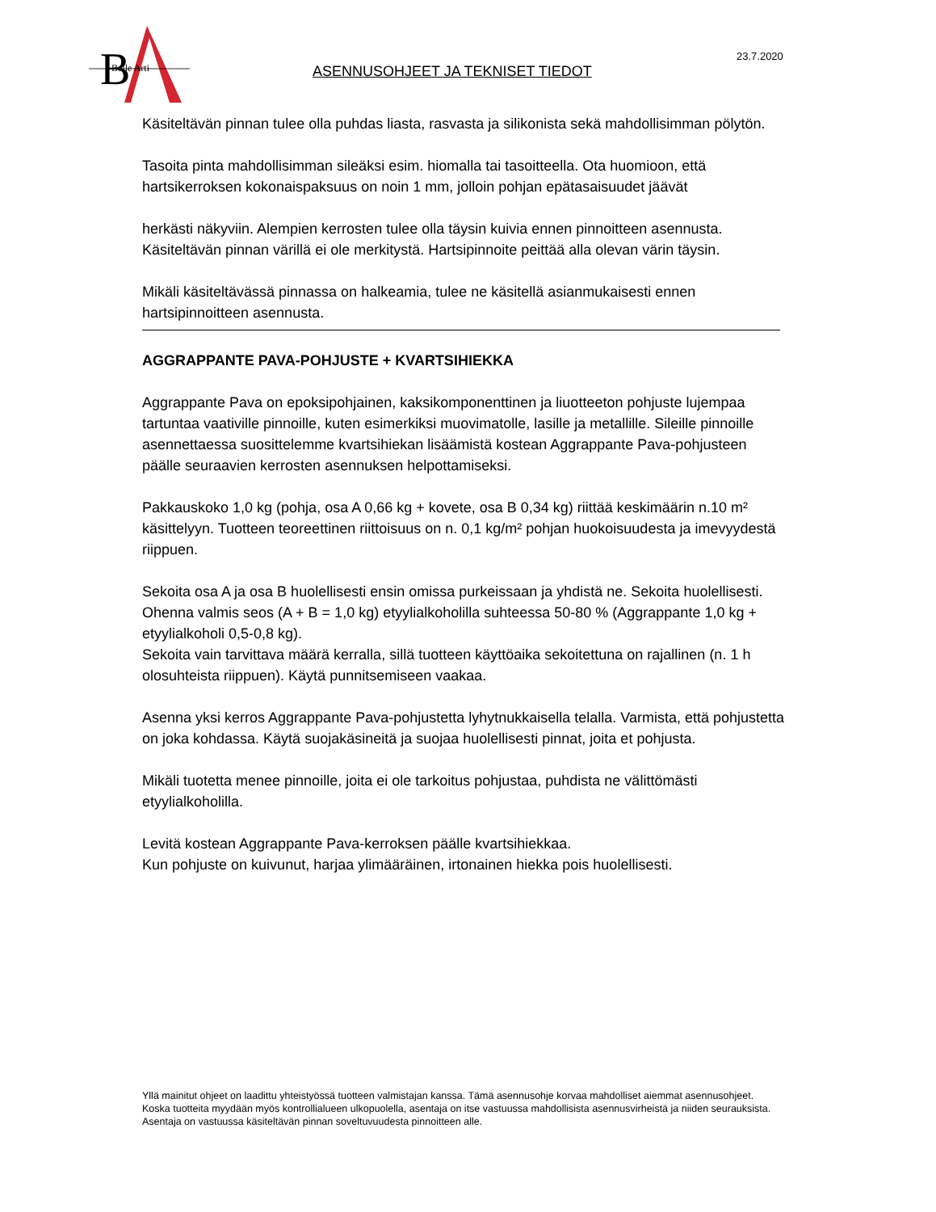B
Belle Arti
ASENNUSOHJEET JA TEKNISET TIEDOT
23.7.2020
Käsiteltävän pinnan tulee olla puhdas liasta, rasvasta ja silikonista sekä mahdollisimman pölytön.
Tasoita pinta mahdollisimman sileäksi esim. hiomalla tai tasoitteella. Ota huomioon, että hartsikerroksen kokonaispaksuus on noin 1 mm, jolloin pohjan epätasaisuudet jäävät
herkästi näkyviin. Alempien kerrosten tulee olla täysin kuivia ennen pinnoitteen asennusta. Käsiteltävän pinnan värillä ei ole merkitystä. Hartsipinnoite peittää alla olevan värin täysin.
Mikäli käsiteltävässä pinnassa on halkeamia, tulee ne käsitellä asianmukaisesti ennen hartsipinnoitteen asennusta.
AGGRAPPANTE PAVA-POHJUSTE + KVARTSIHIEKKA
Aggrappante Pava on epoksipohjainen, kaksikomponenttinen ja liuotteeton pohjuste lujempaa tartuntaa vaativille pinnoille, kuten esimerkiksi muovimatolle, lasille ja metallille. Sileille pinnoille asennettaessa suosittelemme kvartsihiekan lisäämistä kostean Aggrappante Pava-pohjusteen päälle seuraavien kerrosten asennuksen helpottamiseksi.
Pakkauskoko 1,0 kg (pohja, osa A 0,66 kg + kovete, osa B 0,34 kg) riittää keskimäärin n.10 m² käsittelyyn. Tuotteen teoreettinen riittoisuus on n. 0,1 kg/m² pohjan huokoisuudesta ja imevyydestä riippuen.
Sekoita osa A ja osa B huolellisesti ensin omissa purkeissaan ja yhdistä ne. Sekoita huolellisesti.
Ohenna valmis seos (A + B = 1,0 kg) etyylialkoholilla suhteessa 50-80 % (Aggrappante 1,0 kg + etyylialkoholi 0,5-0,8 kg).
Sekoita vain tarvittava määrä kerralla, sillä tuotteen käyttöaika sekoitettuna on rajallinen (n. 1 h olosuhteista riippuen). Käytä punnitsemiseen vaakaa.
Asenna yksi kerros Aggrappante Pava-pohjustetta lyhytnukkaisella telalla. Varmista, että pohjustetta on joka kohdassa. Käytä suojakäsineitä ja suojaa huolellisesti pinnat, joita et pohjusta.
Mikäli tuotetta menee pinnoille, joita ei ole tarkoitus pohjustaa, puhdista ne välittömästi etyylialkoholilla.
Levitä kostean Aggrappante Pava-kerroksen päälle kvartsihiekkaa.
Kun pohjuste on kuivunut, harjaa ylimääräinen, irtonainen hiekka pois huolellisesti.
Yllä mainitut ohjeet on laadittu yhteistyössä tuotteen valmistajan kanssa. Tämä asennusohje korvaa mahdolliset aiemmat asennusohjeet.
Koska tuotteita myydään myös kontrollialueen ulkopuolella, asentaja on itse vastuussa mahdollisista asennusvirheistä ja niiden seurauksista.
Asentaja on vastuussa käsiteltävän pinnan soveltuvuudesta pinnoitteen alle.